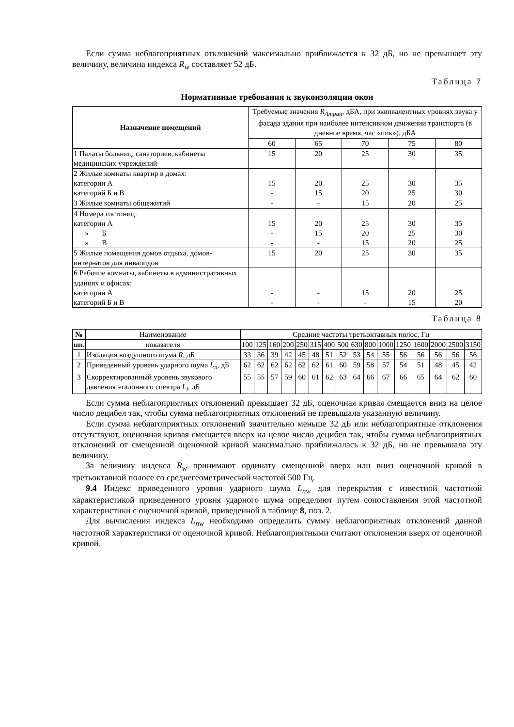Если сумма неблагоприятных отклонений максимально приближается к 32 дБ, но не превышает эту величину, величина индекса R<sub>w</sub> составляет 52 дБ.
Таблица 7
Нормативные требования к звукоизоляции окон
| Назначение помещений | Требуемые значения R<sub>Атран</sub> , дБА, при эквивалентных уровнях звука у фасада здания при наиболее интенсивном движении транспорта (в дневное время, час «пик»), дБА | | | | |
| --- | --- | --- | --- | --- | --- |
| | 60 | 65 | 70 | 75 | 80 |
| 1 Палаты больниц, санаториев, кабинеты медицинских учреждений | 15 | 20 | 25 | 30 | 35 |
| 2 Жилые комнаты квартир в домах: категории А категорий Б и В | 15 - | 20 15 | 25 20 | 30 25 | 35 30 |
| 3 Жилые комнаты общежитий | - | - | 15 | 20 | 25 |
| 4 Номера гостиниц: категории А » Б » В | 15 - - | 20 15 - | 25 20 15 | 30 25 20 | 35 30 25 |
| 5 Жилые помещения домов отдыха, домов-интернатов для инвалидов | 15 | 20 | 25 | 30 | 35 |
| 6 Рабочие комнаты, кабинеты в административных зданиях и офисах: категории А категорий Б и В | - - | - - | 15 - | 20 15 | 25 20 |
Таблица 8
| № | Наименование | Средние частоты третьоктавных полос, Гц | | | | | | | | | | | | | | | |
| --- | --- | --- | --- | --- | --- | --- | --- | --- | --- | --- | --- | --- | --- | --- | --- | --- | --- |
| пп. | показателя | 100 | 125 | 160 | 200 | 250 | 315 | 400 | 500 | 630 | 800 | 1000 | 1250 | 1600 | 2000 | 2500 | 3150 |
| 1 | Изоляция воздушного шума R , дБ | 33 | 36 | 39 | 42 | 45 | 48 | 51 | 52 | 53 | 54 | 55 | 56 | 56 | 56 | 56 | 56 |
| 2 | Приведенный уровень ударного шума L<sub>n</sub> , дБ | 62 | 62 | 62 | 62 | 62 | 62 | 61 | 60 | 59 | 58 | 57 | 54 | 51 | 48 | 45 | 42 |
| 3 | Скорректированный уровень звукового давления эталонного спектра L<sub>i</sub> , дБ | 55 | 55 | 57 | 59 | 60 | 61 | 62 | 63 | 64 | 66 | 67 | 66 | 65 | 64 | 62 | 60 |
Если сумма неблагоприятных отклонений превышает 32 дБ, оценочная кривая смещается вниз на целое число децибел так, чтобы сумма неблагоприятных отклонений не превышала указанную величину.
Если сумма неблагоприятных отклонений значительно меньше 32 дБ или неблагоприятные отклонения отсутствуют, оценочная кривая смещается вверх на целое число децибел так, чтобы сумма неблагоприятных отклонений от смещенной оценочной кривой максимально приближалась к 32 дБ, но не превышала эту величину.
За величину индекса R<sub>w</sub> принимают ординату смещенной вверх или вниз оценочной кривой в третьоктавной полосе со среднегеометрической частотой 500 Гц.
9.4 Индекс приведенного уровня ударного шума L<sub>nw</sub> для перекрытия с известной частотной характеристикой приведенного уровня ударного шума определяют путем сопоставления этой частотной характеристики с оценочной кривой, приведенной в таблице 8, поз. 2.
Для вычисления индекса L<sub>nw</sub> необходимо определить сумму неблагоприятных отклонений данной частотной характеристики от оценочной кривой. Неблагоприятными считают отклонения вверх от оценочной кривой.